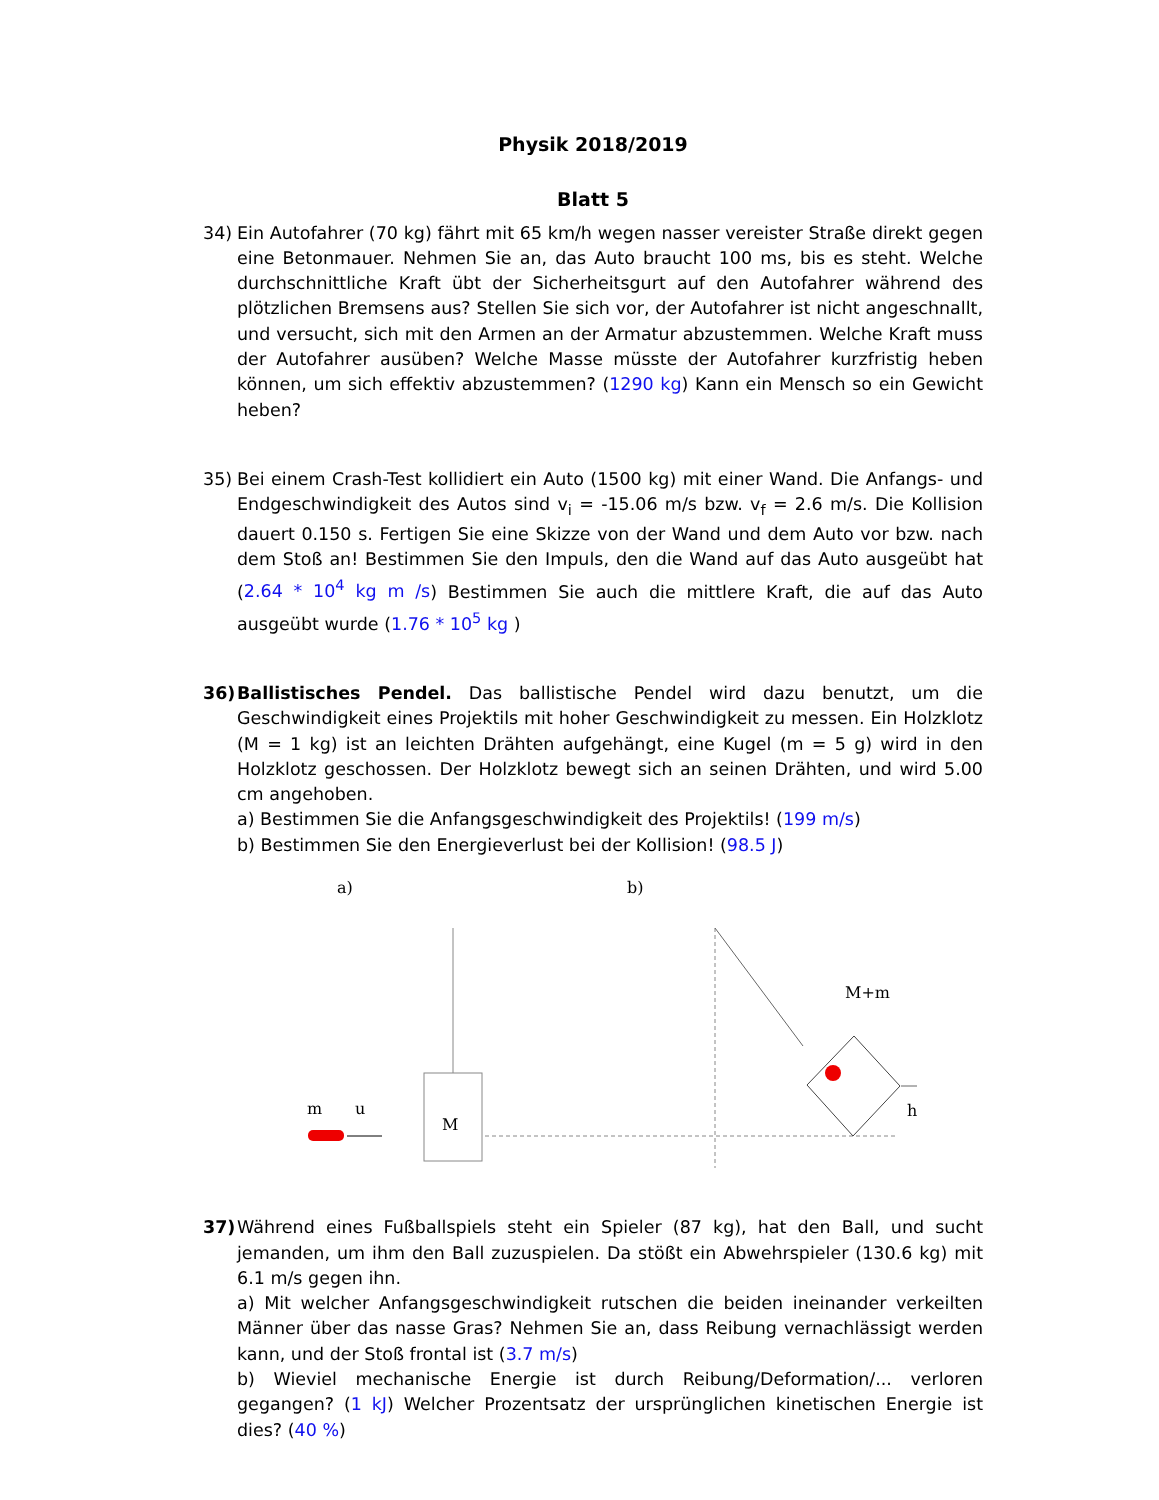Physik 2018/2019
Blatt 5
34) Ein Autofahrer (70 kg) fährt mit 65 km/h wegen nasser vereister Straße direkt gegen eine Betonmauer. Nehmen Sie an, das Auto braucht 100 ms, bis es steht. Welche durchschnittliche Kraft übt der Sicherheitsgurt auf den Autofahrer während des plötzlichen Bremsens aus? Stellen Sie sich vor, der Autofahrer ist nicht angeschnallt, und versucht, sich mit den Armen an der Armatur abzustemmen. Welche Kraft muss der Autofahrer ausüben? Welche Masse müsste der Autofahrer kurzfristig heben können, um sich effektiv abzustemmen? (1290 kg) Kann ein Mensch so ein Gewicht heben?
35) Bei einem Crash-Test kollidiert ein Auto (1500 kg) mit einer Wand. Die Anfangs- und Endgeschwindigkeit des Autos sind v<sub>i</sub> = -15.06 m/s bzw. v<sub>f</sub> = 2.6 m/s. Die Kollision dauert 0.150 s. Fertigen Sie eine Skizze von der Wand und dem Auto vor bzw. nach dem Stoß an! Bestimmen Sie den Impuls, den die Wand auf das Auto ausgeübt hat (2.64 * 10<sup>4</sup> kg m /s) Bestimmen Sie auch die mittlere Kraft, die auf das Auto ausgeübt wurde (1.76 * 10<sup>5</sup> kg )
36) Ballistisches Pendel. Das ballistische Pendel wird dazu benutzt, um die Geschwindigkeit eines Projektils mit hoher Geschwindigkeit zu messen. Ein Holzklotz (M = 1 kg) ist an leichten Drähten aufgehängt, eine Kugel (m = 5 g) wird in den Holzklotz geschossen. Der Holzklotz bewegt sich an seinen Drähten, und wird 5.00 cm angehoben.
a) Bestimmen Sie die Anfangsgeschwindigkeit des Projektils! (199 m/s)
b) Bestimmen Sie den Energieverlust bei der Kollision! (98.5 J)
a)
b)
M
m
u
M+m
h
37) Während eines Fußballspiels steht ein Spieler (87 kg), hat den Ball, und sucht jemanden, um ihm den Ball zuzuspielen. Da stößt ein Abwehrspieler (130.6 kg) mit 6.1 m/s gegen ihn.
a) Mit welcher Anfangsgeschwindigkeit rutschen die beiden ineinander verkeilten Männer über das nasse Gras? Nehmen Sie an, dass Reibung vernachlässigt werden kann, und der Stoß frontal ist (3.7 m/s)
b) Wieviel mechanische Energie ist durch Reibung/Deformation/... verloren gegangen? (1 kJ) Welcher Prozentsatz der ursprünglichen kinetischen Energie ist dies? (40 %)